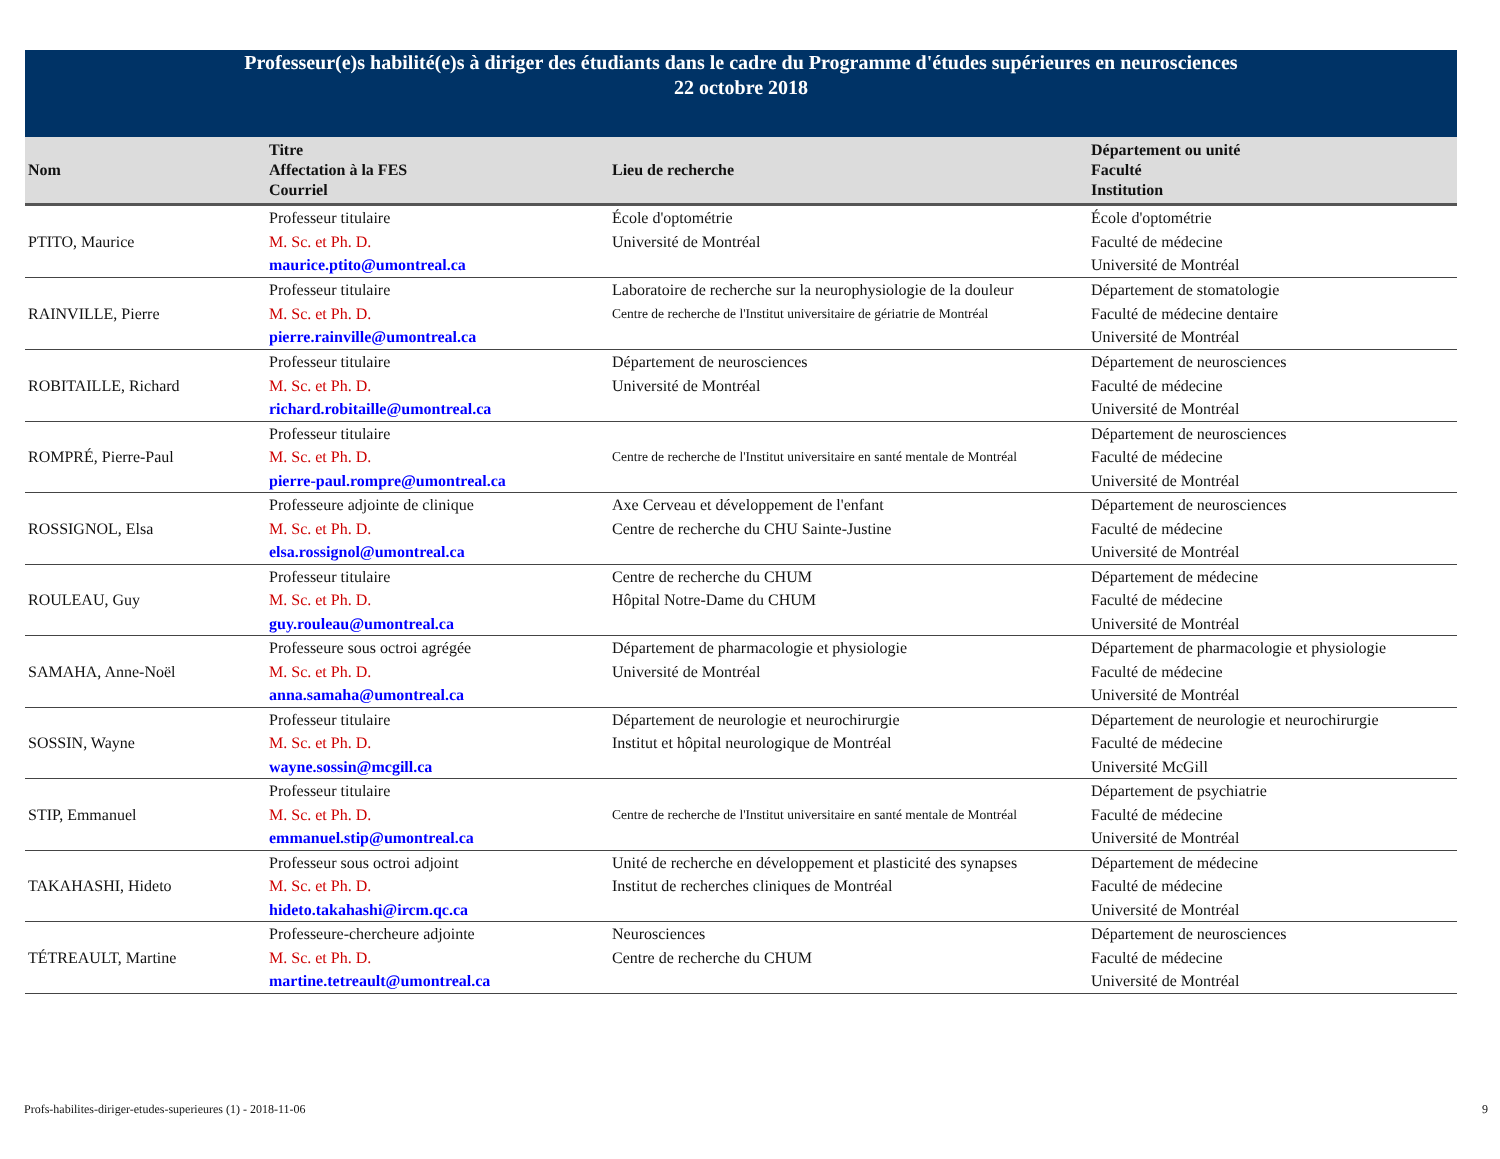Professeur(e)s habilité(e)s à diriger des étudiants dans le cadre du Programme d'études supérieures en neurosciences
22 octobre 2018
| Nom | Titre Affectation à la FES Courriel | Lieu de recherche | Département ou unité Faculté Institution |
| --- | --- | --- | --- |
| PTITO, Maurice | Professeur titulaire M. Sc. et Ph. D. maurice.ptito@umontreal.ca | École d'optométrie Université de Montréal | École d'optométrie Faculté de médecine Université de Montréal |
| RAINVILLE, Pierre | Professeur titulaire M. Sc. et Ph. D. pierre.rainville@umontreal.ca | Laboratoire de recherche sur la neurophysiologie de la douleur Centre de recherche de l'Institut universitaire de gériatrie de Montréal | Département de stomatologie Faculté de médecine dentaire Université de Montréal |
| ROBITAILLE, Richard | Professeur titulaire M. Sc. et Ph. D. richard.robitaille@umontreal.ca | Département de neurosciences Université de Montréal | Département de neurosciences Faculté de médecine Université de Montréal |
| ROMPRÉ, Pierre-Paul | Professeur titulaire M. Sc. et Ph. D. pierre-paul.rompre@umontreal.ca | Centre de recherche de l'Institut universitaire en santé mentale de Montréal | Département de neurosciences Faculté de médecine Université de Montréal |
| ROSSIGNOL, Elsa | Professeure adjointe de clinique M. Sc. et Ph. D. elsa.rossignol@umontreal.ca | Axe Cerveau et développement de l'enfant Centre de recherche du CHU Sainte-Justine | Département de neurosciences Faculté de médecine Université de Montréal |
| ROULEAU, Guy | Professeur titulaire M. Sc. et Ph. D. guy.rouleau@umontreal.ca | Centre de recherche du CHUM Hôpital Notre-Dame du CHUM | Département de médecine Faculté de médecine Université de Montréal |
| SAMAHA, Anne-Noël | Professeure sous octroi agrégée M. Sc. et Ph. D. anna.samaha@umontreal.ca | Département de pharmacologie et physiologie Université de Montréal | Département de pharmacologie et physiologie Faculté de médecine Université de Montréal |
| SOSSIN, Wayne | Professeur titulaire M. Sc. et Ph. D. wayne.sossin@mcgill.ca | Département de neurologie et neurochirurgie Institut et hôpital neurologique de Montréal | Département de neurologie et neurochirurgie Faculté de médecine Université McGill |
| STIP, Emmanuel | Professeur titulaire M. Sc. et Ph. D. emmanuel.stip@umontreal.ca | Centre de recherche de l'Institut universitaire en santé mentale de Montréal | Département de psychiatrie Faculté de médecine Université de Montréal |
| TAKAHASHI, Hideto | Professeur sous octroi adjoint M. Sc. et Ph. D. hideto.takahashi@ircm.qc.ca | Unité de recherche en développement et plasticité des synapses Institut de recherches cliniques de Montréal | Département de médecine Faculté de médecine Université de Montréal |
| TÉTREAULT, Martine | Professeure-chercheure adjointe M. Sc. et Ph. D. martine.tetreault@umontreal.ca | Neurosciences Centre de recherche du CHUM | Département de neurosciences Faculté de médecine Université de Montréal |
Profs-habilites-diriger-etudes-superieures (1) - 2018-11-06 9